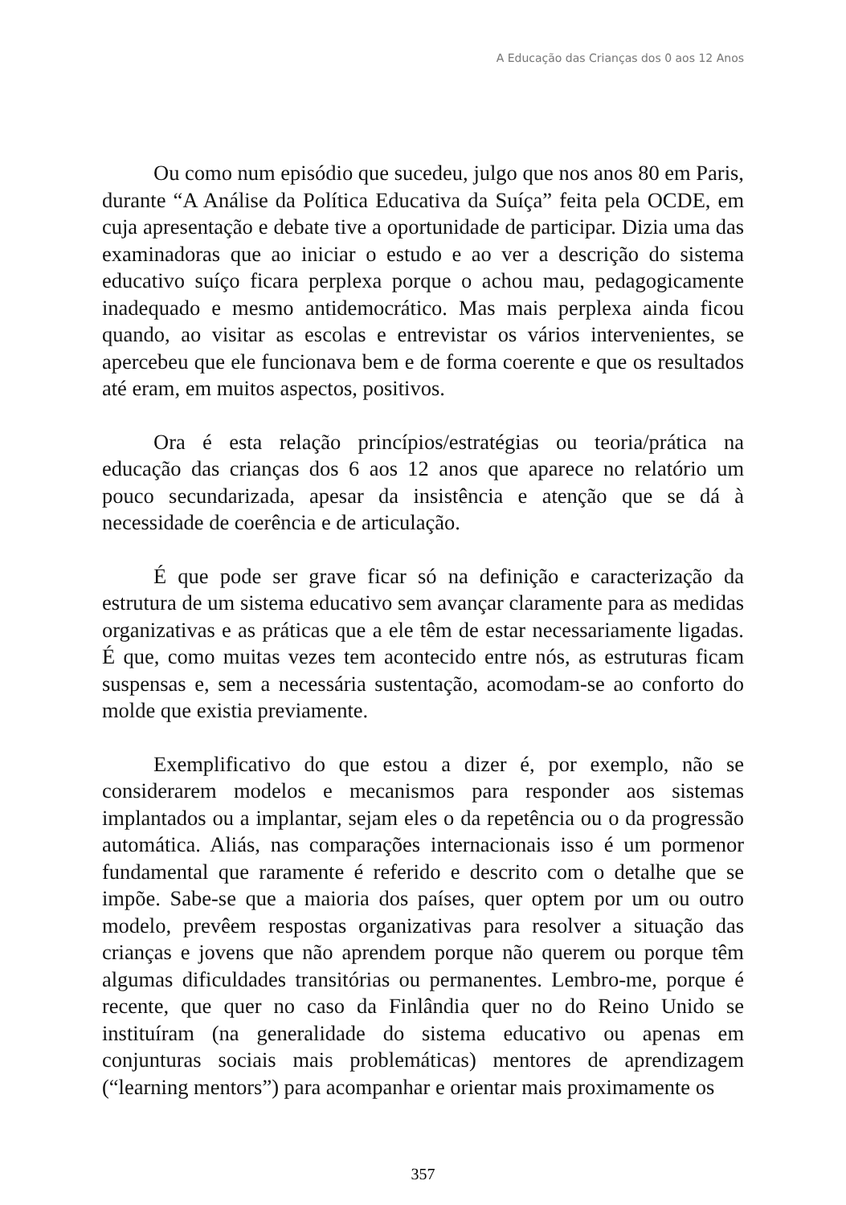A Educação das Crianças dos 0 aos 12 Anos
Ou como num episódio que sucedeu, julgo que nos anos 80 em Paris, durante “A Análise da Política Educativa da Suíça” feita pela OCDE, em cuja apresentação e debate tive a oportunidade de participar. Dizia uma das examinadoras que ao iniciar o estudo e ao ver a descrição do sistema educativo suíço ficara perplexa porque o achou mau, pedagogicamente inadequado e mesmo antidemocrático. Mas mais perplexa ainda ficou quando, ao visitar as escolas e entrevistar os vários intervenientes, se apercebeu que ele funcionava bem e de forma coerente e que os resultados até eram, em muitos aspectos, positivos.
Ora é esta relação princípios/estratégias ou teoria/prática na educação das crianças dos 6 aos 12 anos que aparece no relatório um pouco secundarizada, apesar da insistência e atenção que se dá à necessidade de coerência e de articulação.
É que pode ser grave ficar só na definição e caracterização da estrutura de um sistema educativo sem avançar claramente para as medidas organizativas e as práticas que a ele têm de estar necessariamente ligadas. É que, como muitas vezes tem acontecido entre nós, as estruturas ficam suspensas e, sem a necessária sustentação, acomodam-se ao conforto do molde que existia previamente.
Exemplificativo do que estou a dizer é, por exemplo, não se considerarem modelos e mecanismos para responder aos sistemas implantados ou a implantar, sejam eles o da repetência ou o da progressão automática. Aliás, nas comparações internacionais isso é um pormenor fundamental que raramente é referido e descrito com o detalhe que se impõe. Sabe-se que a maioria dos países, quer optem por um ou outro modelo, prevêem respostas organizativas para resolver a situação das crianças e jovens que não aprendem porque não querem ou porque têm algumas dificuldades transitórias ou permanentes. Lembro-me, porque é recente, que quer no caso da Finlândia quer no do Reino Unido se instituíram (na generalidade do sistema educativo ou apenas em conjunturas sociais mais problemáticas) mentores de aprendizagem (“learning mentors”) para acompanhar e orientar mais proximamente os
357